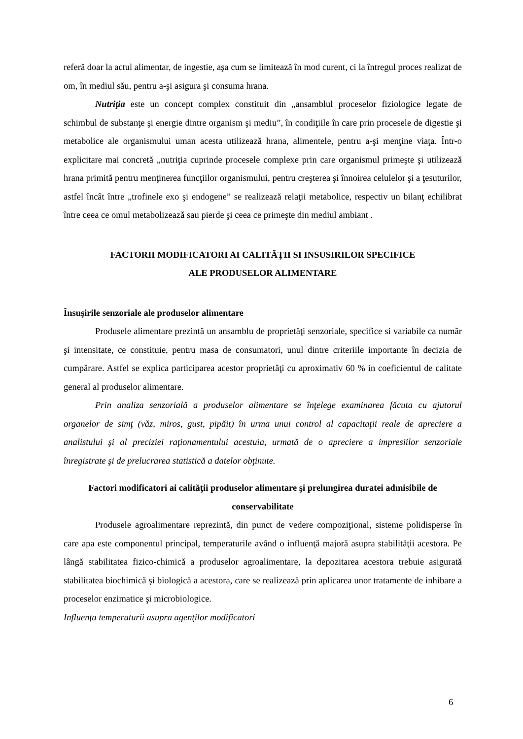referă doar la actul alimentar, de ingestie, aşa cum se limitează în mod curent, ci la întregul proces realizat de om, în mediul său, pentru a-şi asigura şi consuma hrana.
Nutriţia este un concept complex constituit din „ansamblul proceselor fiziologice legate de schimbul de substanţe şi energie dintre organism şi mediu”, în condiţiile în care prin procesele de digestie şi metabolice ale organismului uman acesta utilizează hrana, alimentele, pentru a-şi menţine viaţa. Într-o explicitare mai concretă „nutriţia cuprinde procesele complexe prin care organismul primeşte şi utilizează hrana primită pentru menţinerea funcţiilor organismului, pentru creşterea şi înnoirea celulelor şi a ţesuturilor, astfel încât între „trofinele exo şi endogene” se realizează relaţii metabolice, respectiv un bilanţ echilibrat între ceea ce omul metabolizează sau pierde şi ceea ce primeşte din mediul ambiant .
FACTORII MODIFICATORI AI CALITĂŢII SI INSUSIRILOR SPECIFICE
ALE PRODUSELOR ALIMENTARE
Însuşirile senzoriale ale produselor alimentare
Produsele alimentare prezintă un ansamblu de proprietăţi senzoriale, specifice si variabile ca număr şi intensitate, ce constituie, pentru masa de consumatori, unul dintre criteriile importante în decizia de cumpărare. Astfel se explica participarea acestor proprietăţi cu aproximativ 60 % in coeficientul de calitate general al produselor alimentare.
Prin analiza senzorială a produselor alimentare se înţelege examinarea făcuta cu ajutorul organelor de simţ (văz, miros, gust, pipăit) în urma unui control al capacitaţii reale de apreciere a analistului şi al preciziei raţionamentului acestuia, urmată de o apreciere a impresiilor senzoriale înregistrate şi de prelucrarea statistică a datelor obţinute.
Factori modificatori ai calităţii produselor alimentare şi prelungirea duratei admisibile de conservabilitate
Produsele agroalimentare reprezintă, din punct de vedere compoziţional, sisteme polidisperse în care apa este componentul principal, temperaturile având o influenţă majoră asupra stabilităţii acestora. Pe lângă stabilitatea fizico-chimică a produselor agroalimentare, la depozitarea acestora trebuie asigurată stabilitatea biochimică şi biologică a acestora, care se realizează prin aplicarea unor tratamente de inhibare a proceselor enzimatice şi microbiologice.
Influenţa temperaturii asupra agenţilor modificatori
6